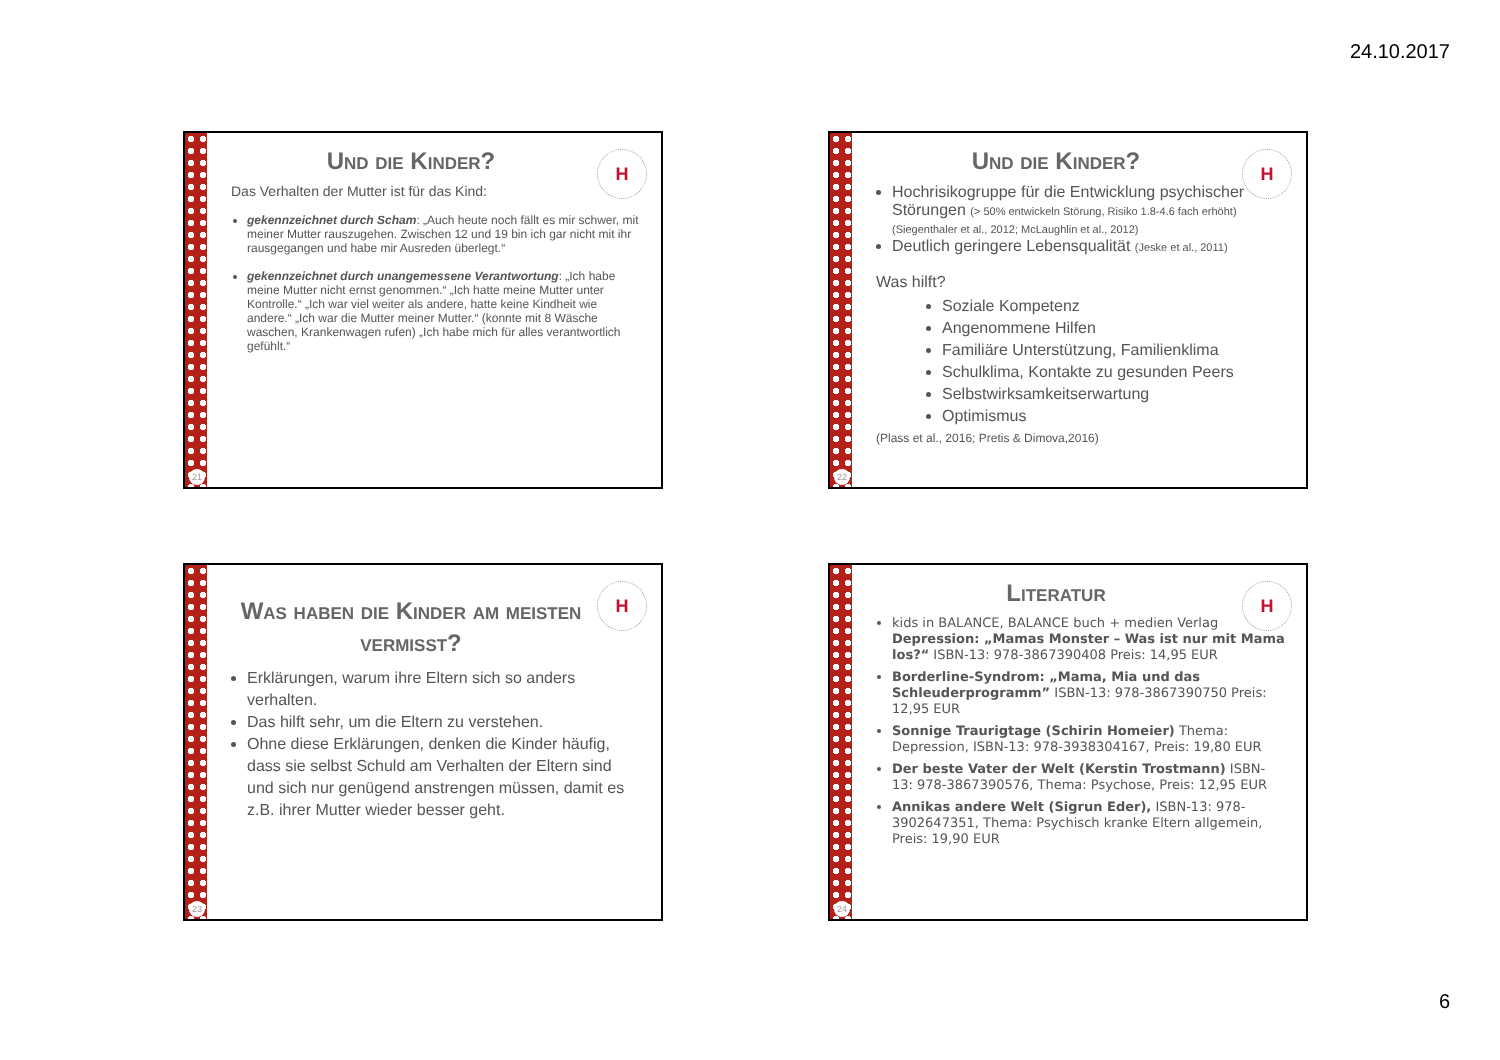24.10.2017
H
Und die Kinder?
Das Verhalten der Mutter ist für das Kind:
gekennzeichnet durch Scham: „Auch heute noch fällt es mir schwer, mit meiner Mutter rauszugehen. Zwischen 12 und 19 bin ich gar nicht mit ihr rausgegangen und habe mir Ausreden überlegt.“
gekennzeichnet durch unangemessene Verantwortung: „Ich habe meine Mutter nicht ernst genommen.“ „Ich hatte meine Mutter unter Kontrolle.“ „Ich war viel weiter als andere, hatte keine Kindheit wie andere.“ „Ich war die Mutter meiner Mutter.“ (konnte mit 8 Wäsche waschen, Krankenwagen rufen) „Ich habe mich für alles verantwortlich gefühlt.“
21
H
Und die Kinder?
Hochrisikogruppe für die Entwicklung psychischer Störungen (> 50% entwickeln Störung, Risiko 1.8-4.6 fach erhöht) (Siegenthaler et al., 2012; McLaughlin et al., 2012)
Deutlich geringere Lebensqualität (Jeske et al., 2011)
Was hilft?
Soziale Kompetenz
Angenommene Hilfen
Familiäre Unterstützung, Familienklima
Schulklima, Kontakte zu gesunden Peers
Selbstwirksamkeitserwartung
Optimismus
(Plass et al., 2016; Pretis & Dimova,2016)
22
H
Was haben die Kinder am meisten vermisst?
Erklärungen, warum ihre Eltern sich so anders verhalten.
Das hilft sehr, um die Eltern zu verstehen.
Ohne diese Erklärungen, denken die Kinder häufig, dass sie selbst Schuld am Verhalten der Eltern sind und sich nur genügend anstrengen müssen, damit es z.B. ihrer Mutter wieder besser geht.
23
H
Literatur
kids in BALANCE, BALANCE buch + medien Verlag Depression: „Mamas Monster – Was ist nur mit Mama los?“ ISBN-13: 978-3867390408 Preis: 14,95 EUR
Borderline-Syndrom: „Mama, Mia und das Schleuderprogramm” ISBN-13: 978-3867390750 Preis: 12,95 EUR
Sonnige Traurigtage (Schirin Homeier) Thema: Depression, ISBN-13: 978-3938304167, Preis: 19,80 EUR
Der beste Vater der Welt (Kerstin Trostmann) ISBN-13: 978-3867390576, Thema: Psychose, Preis: 12,95 EUR
Annikas andere Welt (Sigrun Eder), ISBN-13: 978-3902647351, Thema: Psychisch kranke Eltern allgemein, Preis: 19,90 EUR
24
6